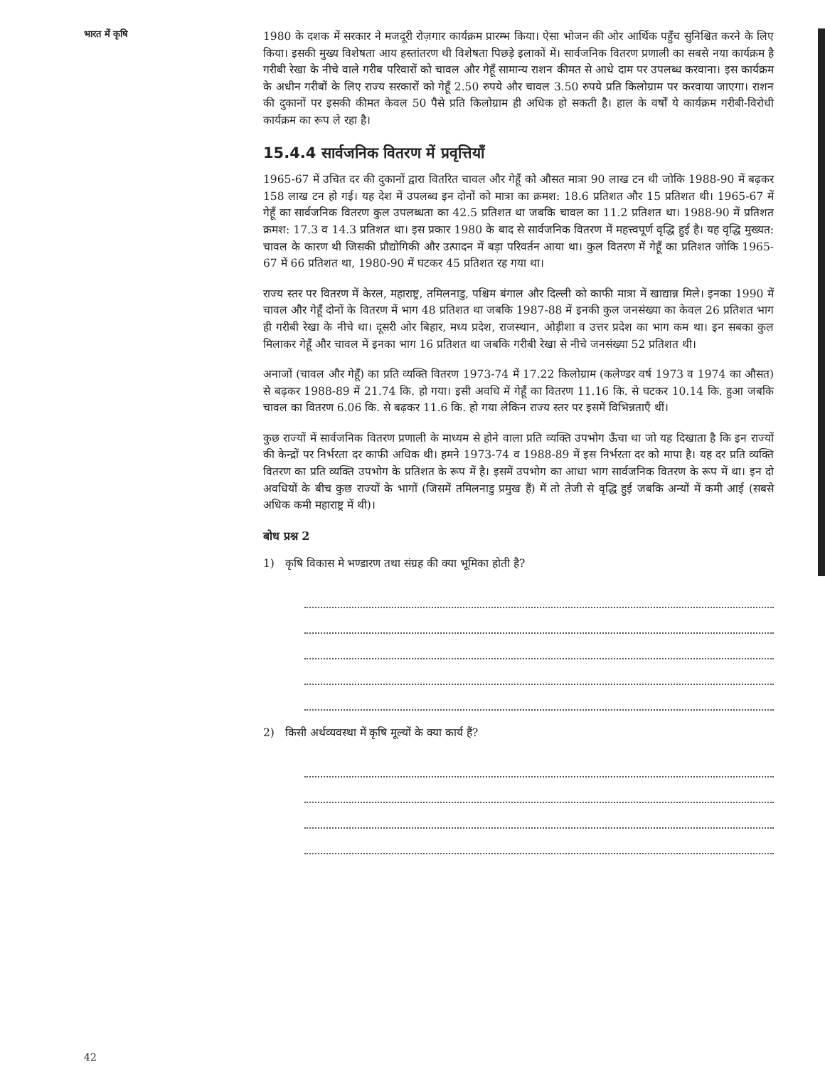भारत में कृषि
1980 के दशक में सरकार ने मजदूरी रोज़गार कार्यक्रम प्रारम्भ किया। ऐसा भोजन की ओर आर्थिक पहुँच सुनिश्चित करने के लिए किया। इसकी मुख्य विशेषता आय हस्तांतरण थी विशेषता पिछड़े इलाकों में। सार्वजनिक वितरण प्रणाली का सबसे नया कार्यक्रम है गरीबी रेखा के नीचे वाले गरीब परिवारों को चावल और गेहूँ सामान्य राशन कीमत से आधे दाम पर उपलब्ध करवाना। इस कार्यक्रम के अधीन गरीबों के लिए राज्य सरकारों को गेहूँ 2.50 रुपये और चावल 3.50 रुपये प्रति किलोग्राम पर करवाया जाएगा। राशन की दुकानों पर इसकी कीमत केवल 50 पैसे प्रति किलोग्राम ही अधिक हो सकती है। हाल के वर्षों ये कार्यक्रम गरीबी-विरोधी कार्यक्रम का रूप ले रहा है।
15.4.4 सार्वजनिक वितरण में प्रवृत्तियाँ
1965-67 में उचित दर की दुकानों द्वारा वितरित चावल और गेहूँ को औसत मात्रा 90 लाख टन थी जोकि 1988-90 में बढ़कर 158 लाख टन हो गई। यह देश में उपलब्ध इन दोनों को मात्रा का क्रमश: 18.6 प्रतिशत और 15 प्रतिशत थी। 1965-67 में गेहूँ का सार्वजनिक वितरण कुल उपलब्धता का 42.5 प्रतिशत था जबकि चावल का 11.2 प्रतिशत था। 1988-90 में प्रतिशत क्रमश: 17.3 व 14.3 प्रतिशत था। इस प्रकार 1980 के बाद से सार्वजनिक वितरण में महत्त्वपूर्ण वृद्धि हुई है। यह वृद्धि मुख्यत: चावल के कारण थी जिसकी प्रौद्योगिकी और उत्पादन में बड़ा परिवर्तन आया था। कुल वितरण में गेहूँ का प्रतिशत जोकि 1965-67 में 66 प्रतिशत था, 1980-90 में घटकर 45 प्रतिशत रह गया था।
राज्य स्तर पर वितरण में केरल, महाराष्ट्र, तमिलनाडु, पश्चिम बंगाल और दिल्ली को काफी मात्रा में खाद्यान्न मिले। इनका 1990 में चावल और गेहूँ दोनों के वितरण में भाग 48 प्रतिशत था जबकि 1987-88 में इनकी कुल जनसंख्या का केवल 26 प्रतिशत भाग ही गरीबी रेखा के नीचे था। दूसरी ओर बिहार, मध्य प्रदेश, राजस्थान, ओड़ीशा व उत्तर प्रदेश का भाग कम था। इन सबका कुल मिलाकर गेहूँ और चावल में इनका भाग 16 प्रतिशत था जबकि गरीबी रेखा से नीचे जनसंख्या 52 प्रतिशत थी।
अनाजों (चावल और गेहूँ) का प्रति व्यक्ति वितरण 1973-74 में 17.22 किलोग्राम (कलेण्डर वर्ष 1973 व 1974 का औसत) से बढ़कर 1988-89 में 21.74 कि. हो गया। इसी अवधि में गेहूँ का वितरण 11.16 कि. से घटकर 10.14 कि. हुआ जबकि चावल का वितरण 6.06 कि. से बढ़कर 11.6 कि. हो गया लेकिन राज्य स्तर पर इसमें विभिन्नताएँ थीं।
कुछ राज्यों में सार्वजनिक वितरण प्रणाली के माध्यम से होने वाला प्रति व्यक्ति उपभोग ऊँचा था जो यह दिखाता है कि इन राज्यों की केन्द्रों पर निर्भरता दर काफी अधिक थी। हमने 1973-74 व 1988-89 में इस निर्भरता दर को मापा है। यह दर प्रति व्यक्ति वितरण का प्रति व्यक्ति उपभोग के प्रतिशत के रूप में है। इसमें उपभोग का आधा भाग सार्वजनिक वितरण के रूप में था। इन दो अवधियों के बीच कुछ राज्यों के भागों (जिसमें तमिलनाडु प्रमुख हैं) में तो तेजी से वृद्धि हुई जबकि अन्यों में कमी आई (सबसे अधिक कमी महाराष्ट्र में थी)।
बोध प्रश्न 2
1) कृषि विकास मे भण्डारण तथा संग्रह की क्या भूमिका होती है?
2) किसी अर्थव्यवस्था में कृषि मूल्यों के क्या कार्य हैं?
42